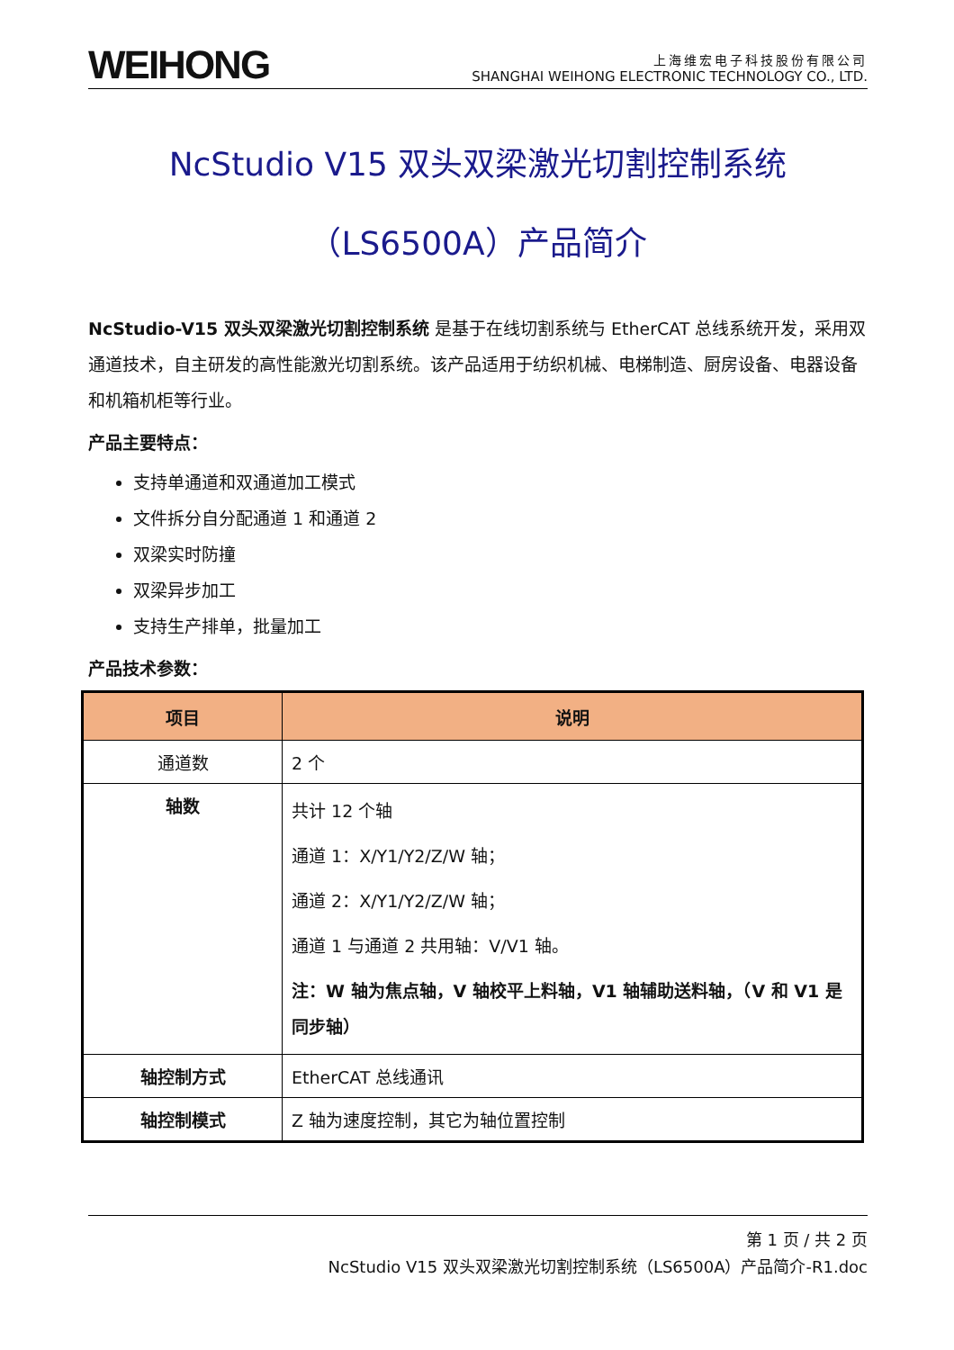WEIHONG
上海维宏电子科技股份有限公司
SHANGHAI WEIHONG ELECTRONIC TECHNOLOGY CO., LTD.
NcStudio V15 双头双梁激光切割控制系统
（LS6500A）产品简介
NcStudio-V15 双头双梁激光切割控制系统 是基于在线切割系统与 EtherCAT 总线系统开发，采用双通道技术，自主研发的高性能激光切割系统。该产品适用于纺织机械、电梯制造、厨房设备、电器设备和机箱机柜等行业。
产品主要特点：
支持单通道和双通道加工模式
文件拆分自分配通道 1 和通道 2
双梁实时防撞
双梁异步加工
支持生产排单，批量加工
产品技术参数：
| 项目 | 说明 |
| --- | --- |
| 通道数 | 2 个 |
| 轴数 | 共计 12 个轴 通道 1：X/Y1/Y2/Z/W 轴； 通道 2：X/Y1/Y2/Z/W 轴； 通道 1 与通道 2 共用轴：V/V1 轴。 注：W 轴为焦点轴，V 轴校平上料轴，V1 轴辅助送料轴，（V 和 V1 是同步轴） |
| 轴控制方式 | EtherCAT 总线通讯 |
| 轴控制模式 | Z 轴为速度控制，其它为轴位置控制 |
第 1 页 / 共 2 页
NcStudio V15 双头双梁激光切割控制系统（LS6500A）产品简介-R1.doc